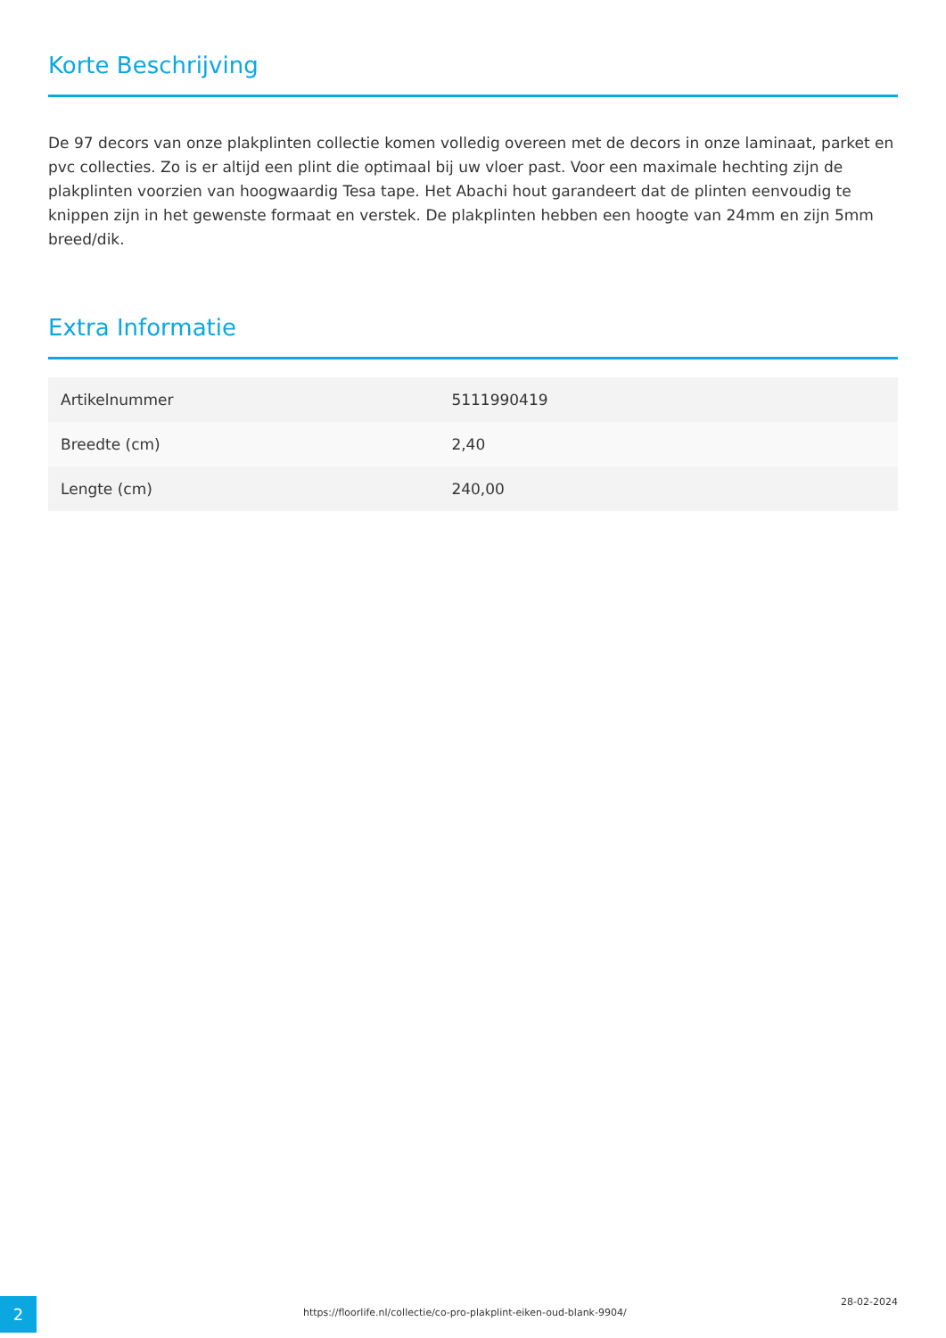Korte Beschrijving
De 97 decors van onze plakplinten collectie komen volledig overeen met de decors in onze laminaat, parket en pvc collecties. Zo is er altijd een plint die optimaal bij uw vloer past. Voor een maximale hechting zijn de plakplinten voorzien van hoogwaardig Tesa tape. Het Abachi hout garandeert dat de plinten eenvoudig te knippen zijn in het gewenste formaat en verstek. De plakplinten hebben een hoogte van 24mm en zijn 5mm breed/dik.
Extra Informatie
| Artikelnummer | 5111990419 |
| Breedte (cm) | 2,40 |
| Lengte (cm) | 240,00 |
2
https://floorlife.nl/collectie/co-pro-plakplint-eiken-oud-blank-9904/
28-02-2024